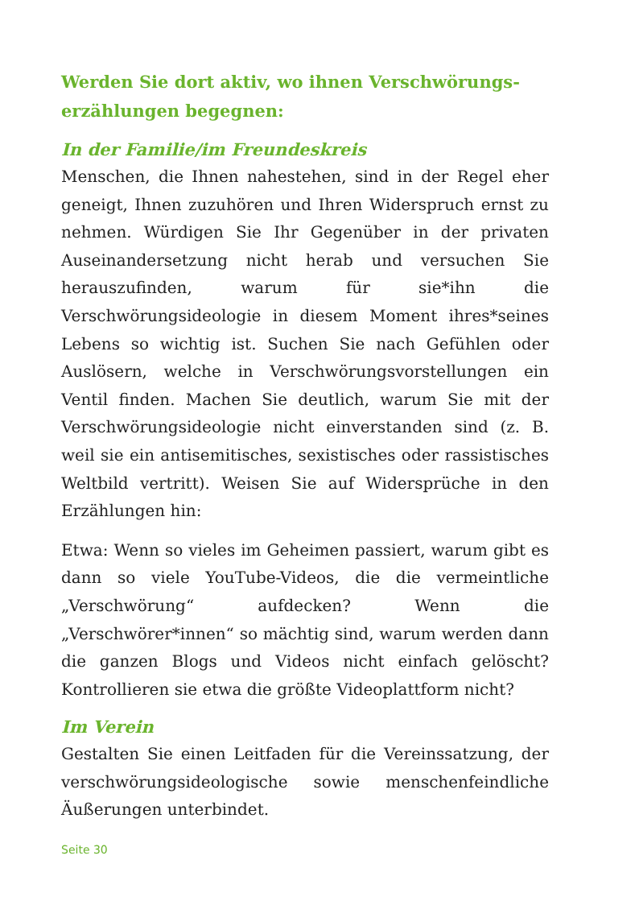Werden Sie dort aktiv, wo ihnen Verschwörungs­erzählungen begegnen:
In der Familie/im Freundeskreis
Menschen, die Ihnen nahestehen, sind in der Regel eher geneigt, Ihnen zuzuhören und Ihren Widerspruch ernst zu nehmen. Würdigen Sie Ihr Gegenüber in der privaten Auseinandersetzung nicht herab und versuchen Sie herauszufinden, warum für sie*ihn die Verschwörungsideologie in diesem Moment ihres*seines Lebens so wichtig ist. Suchen Sie nach Gefühlen oder Auslösern, welche in Verschwörungsvorstellungen ein Ventil finden. Machen Sie deutlich, warum Sie mit der Verschwörungsideologie nicht einverstanden sind (z. B. weil sie ein antisemitisches, sexistisches oder rassistisches Weltbild vertritt). Weisen Sie auf Widersprüche in den Erzählungen hin:
Etwa: Wenn so vieles im Geheimen passiert, warum gibt es dann so viele YouTube-Videos, die die vermeintliche „Verschwörung“ aufdecken? Wenn die „Verschwörer*innen“ so mächtig sind, warum werden dann die ganzen Blogs und Videos nicht einfach gelöscht? Kontrollieren sie etwa die größte Videoplattform nicht?
Im Verein
Gestalten Sie einen Leitfaden für die Vereinssatzung, der verschwörungsideologische sowie menschenfeindliche Äußerungen unterbindet.
Seite 30